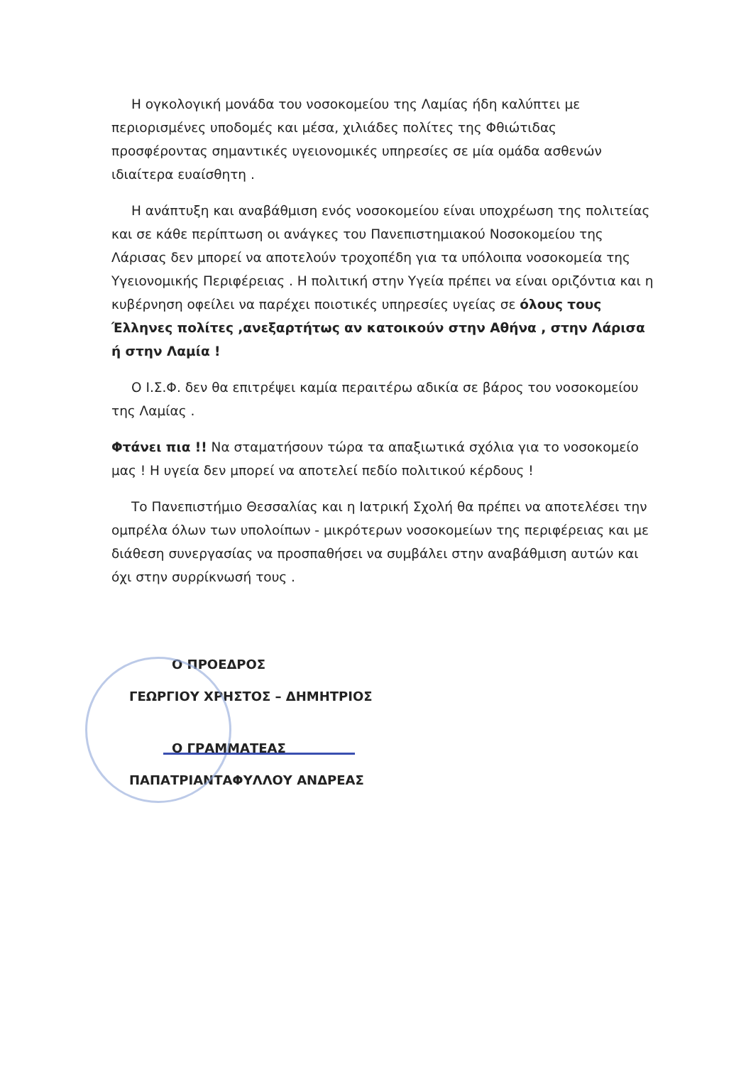Η ογκολογική μονάδα του νοσοκομείου της Λαμίας ήδη καλύπτει με περιορισμένες υποδομές και μέσα, χιλιάδες πολίτες της Φθιώτιδας προσφέροντας σημαντικές υγειονομικές υπηρεσίες σε μία ομάδα ασθενών ιδιαίτερα ευαίσθητη .
Η ανάπτυξη και αναβάθμιση ενός νοσοκομείου είναι υποχρέωση της πολιτείας και σε κάθε περίπτωση οι ανάγκες του Πανεπιστημιακού Νοσοκομείου της Λάρισας δεν μπορεί να αποτελούν τροχοπέδη για τα υπόλοιπα νοσοκομεία της Υγειονομικής Περιφέρειας . Η πολιτική στην Υγεία πρέπει να είναι οριζόντια και η κυβέρνηση οφείλει να παρέχει ποιοτικές υπηρεσίες υγείας σε όλους τους Έλληνες πολίτες ,ανεξαρτήτως αν κατοικούν στην Αθήνα , στην Λάρισα ή στην Λαμία !
Ο Ι.Σ.Φ. δεν θα επιτρέψει καμία περαιτέρω αδικία σε βάρος του νοσοκομείου της Λαμίας .
Φτάνει πια !! Να σταματήσουν τώρα τα απαξιωτικά σχόλια για το νοσοκομείο μας ! Η υγεία δεν μπορεί να αποτελεί πεδίο πολιτικού κέρδους !
Το Πανεπιστήμιο Θεσσαλίας και η Ιατρική Σχολή θα πρέπει να αποτελέσει την ομπρέλα όλων των υπολοίπων - μικρότερων νοσοκομείων της περιφέρειας και με διάθεση συνεργασίας να προσπαθήσει να συμβάλει στην αναβάθμιση αυτών και όχι στην συρρίκνωσή τους .
Ο ΠΡΟΕΔΡΟΣ
ΓΕΩΡΓΙΟΥ ΧΡΗΣΤΟΣ – ΔΗΜΗΤΡΙΟΣ
Ο ΓΡΑΜΜΑΤΕΑΣ
ΠΑΠΑΤΡΙΑΝΤΑΦΥΛΛΟΥ ΑΝΔΡΕΑΣ